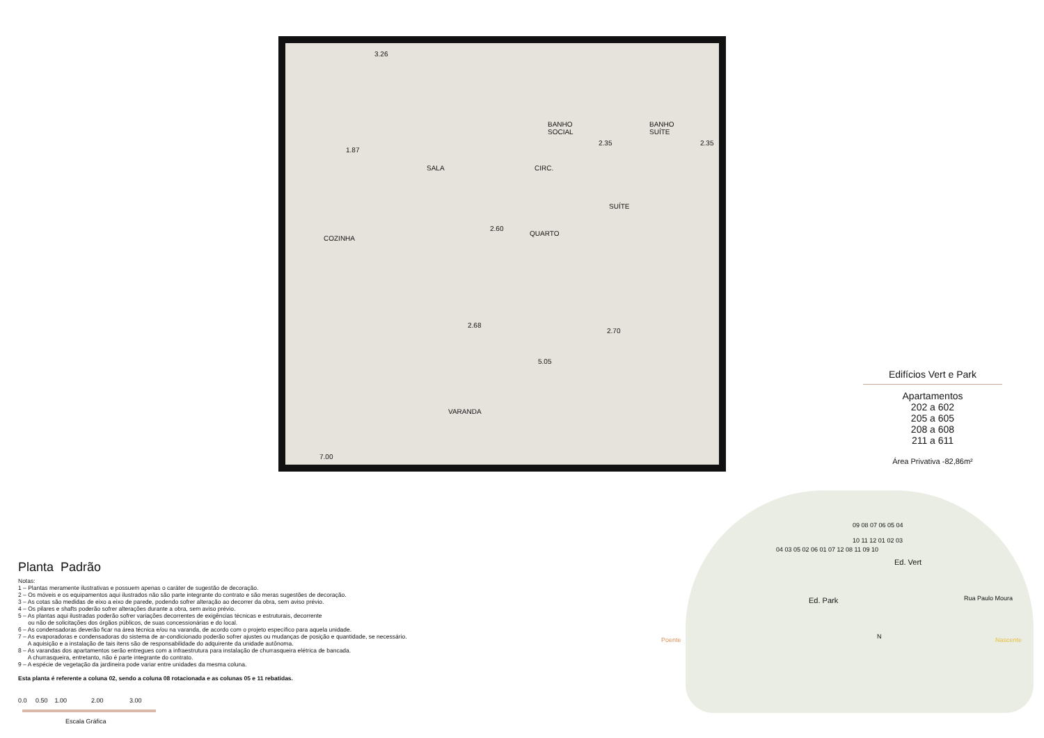3.26
1.87
SALA CIRC.
BANHO
SOCIAL
BANHO
SUÍTE
2.35 2.35
COZINHA
SUÍTE
QUARTO
2.60
2.68
2.70
5.05
VARANDA
7.00
Edifícios Vert e Park
Apartamentos
202 a 602
205 a 605
208 a 608
211 a 611
Área Privativa -82,86m²
Planta Padrão
Notas:
1 – Plantas meramente ilustrativas e possuem apenas o caráter de sugestão de decoração.
2 – Os móveis e os equipamentos aqui ilustrados não são parte integrante do contrato e são meras sugestões de decoração.
3 – As cotas são medidas de eixo a eixo de parede, podendo sofrer alteração ao decorrer da obra, sem aviso prévio.
4 – Os pilares e shafts poderão sofrer alterações durante a obra, sem aviso prévio.
5 – As plantas aqui ilustradas poderão sofrer variações decorrentes de exigências técnicas e estruturais, decorrente
ou não de solicitações dos órgãos públicos, de suas concessionárias e do local.
6 – As condensadoras deverão ficar na área técnica e/ou na varanda, de acordo com o projeto específico para aquela unidade.
7 – As evaporadoras e condensadoras do sistema de ar-condicionado poderão sofrer ajustes ou mudanças de posição e quantidade, se necessário.
A aquisição e a instalação de tais itens são de responsabilidade do adquirente da unidade autônoma.
8 – As varandas dos apartamentos serão entregues com a infraestrutura para instalação de churrasqueira elétrica de bancada.
A churrasqueira, entretanto, não é parte integrante do contrato.
9 – A espécie de vegetação da jardineira pode variar entre unidades da mesma coluna.
Esta planta é referente a coluna 02, sendo a coluna 08 rotacionada e as colunas 05 e 11 rebatidas.
0.0 0.50 1.00 2.00 3.00
Escala Gráfica
09 08 07 06 05 04
10 11 12 01 02 03
Ed. Vert
04 03 05 02 06 01 07 12 08 11 09 10
Ed. Park Rua Paulo Moura
Poente N Nascente